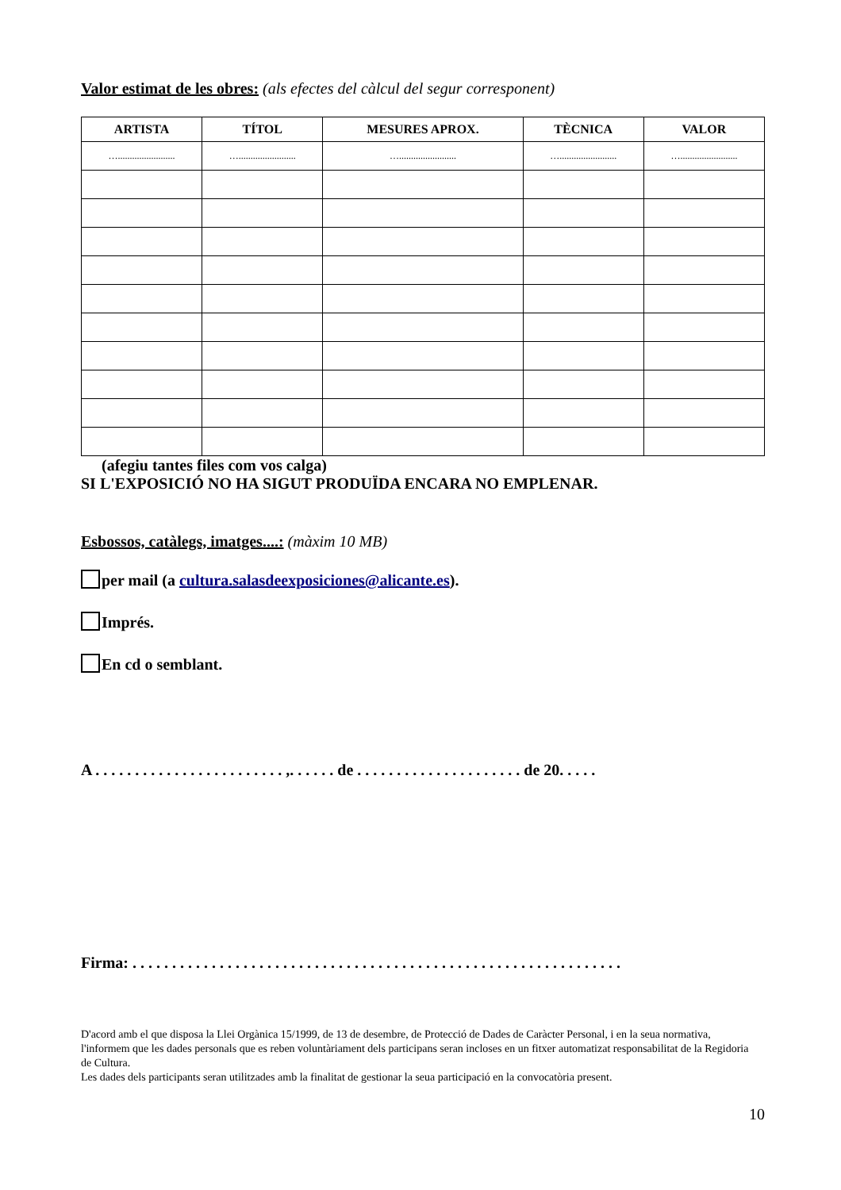Valor estimat de les obres: (als efectes del càlcul del segur corresponent)
| ARTISTA | TÍTOL | MESURES APROX. | TÈCNICA | VALOR |
| --- | --- | --- | --- | --- |
| …........................ | …........................ | …........................ | …........................ | …........................ |
(afegiu tantes files com vos calga)
SI L'EXPOSICIÓ NO HA SIGUT PRODUÏDA ENCARA NO EMPLENAR.
Esbossos, catàlegs, imatges....: (màxim 10 MB)
per mail (a cultura.salasdeexposiciones@alicante.es).
Imprés.
En cd o semblant.
A . . . . . . . . . . . . . . . . . . . . . . . . ,. . . . . . de . . . . . . . . . . . . . . . . . . . . . de 20. . . . .
Firma: . . . . . . . . . . . . . . . . . . . . . . . . . . . . . . . . . . . . . . . . . . . . . . . . . . . . . . . . . . . . . .
D'acord amb el que disposa la Llei Orgànica 15/1999, de 13 de desembre, de Protecció de Dades de Caràcter Personal, i en la seua normativa, l'informem que les dades personals que es reben voluntàriament dels participans seran incloses en un fitxer automatizat responsabilitat de la Regidoria de Cultura.
Les dades dels participants seran utilitzades amb la finalitat de gestionar la seua participació en la convocatòria present.
10